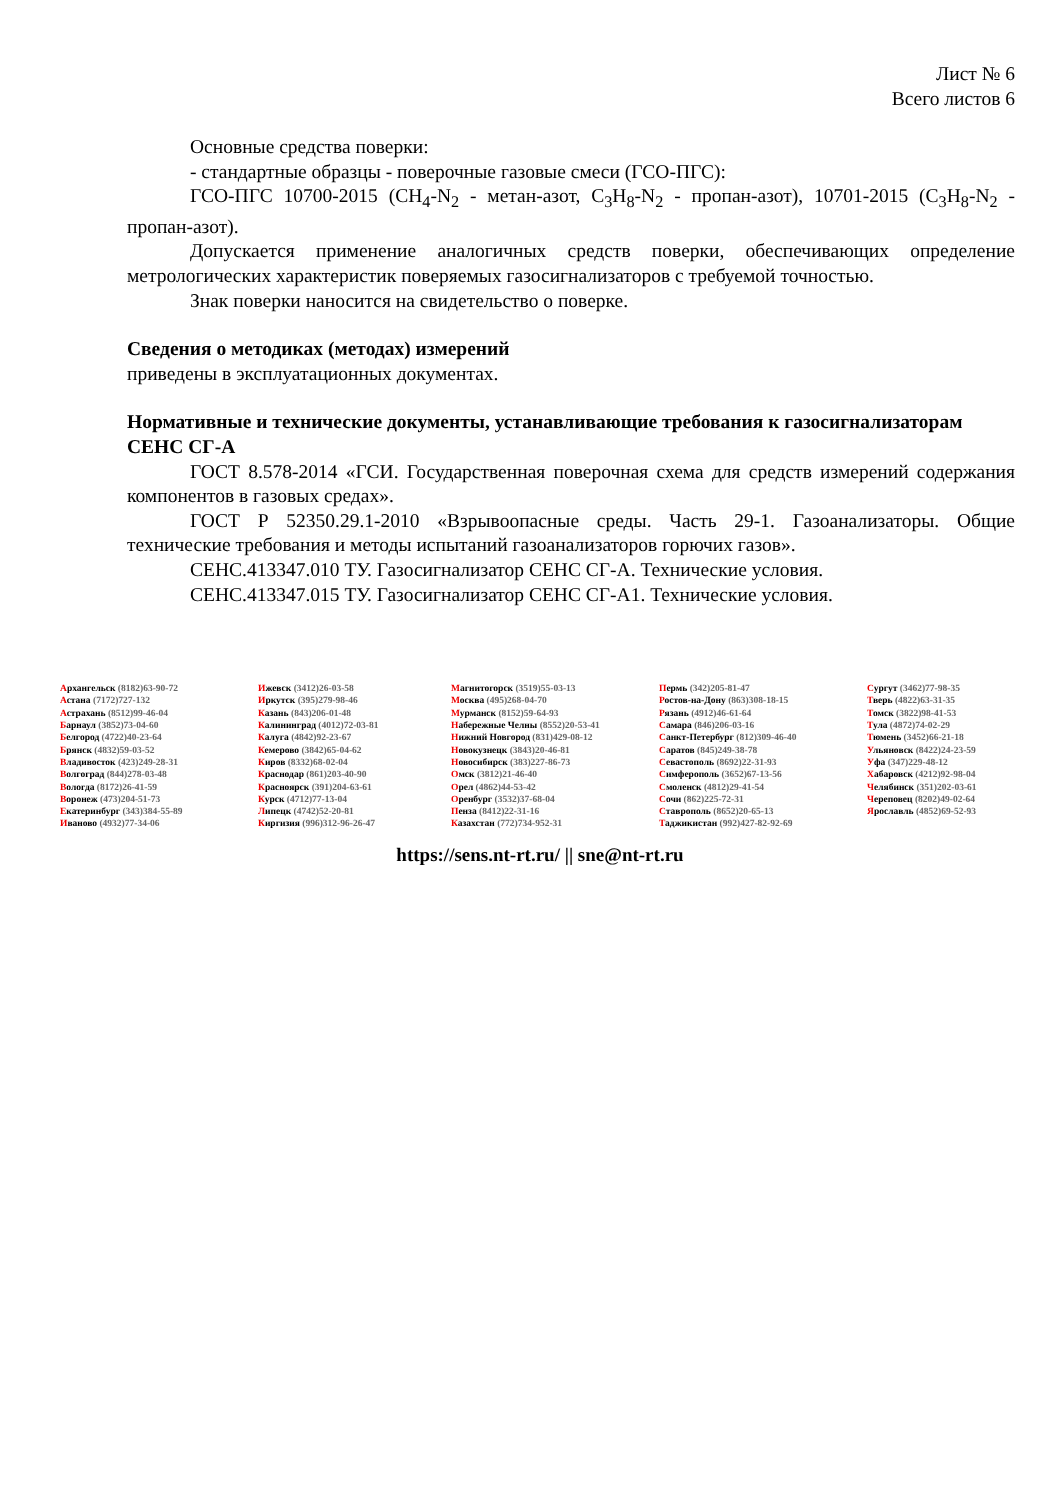Лист № 6
Всего листов 6
Основные средства поверки:
- стандартные образцы - поверочные газовые смеси (ГСО-ПГС):
ГСО-ПГС 10700-2015 (CH<sub>4</sub>-N<sub>2</sub> - метан-азот, C<sub>3</sub>H<sub>8</sub>-N<sub>2</sub> - пропан-азот), 10701-2015 (C<sub>3</sub>H<sub>8</sub>-N<sub>2</sub> - пропан-азот).
Допускается применение аналогичных средств поверки, обеспечивающих определение метрологических характеристик поверяемых газосигнализаторов с требуемой точностью.
Знак поверки наносится на свидетельство о поверке.
Сведения о методиках (методах) измерений
приведены в эксплуатационных документах.
Нормативные и технические документы, устанавливающие требования к газосигнализаторам СЕНС СГ-А
ГОСТ 8.578-2014 «ГСИ. Государственная поверочная схема для средств измерений содержания компонентов в газовых средах».
ГОСТ Р 52350.29.1-2010 «Взрывоопасные среды. Часть 29-1. Газоанализаторы. Общие технические требования и методы испытаний газоанализаторов горючих газов».
СЕНС.413347.010 ТУ. Газосигнализатор СЕНС СГ-А. Технические условия.
СЕНС.413347.015 ТУ. Газосигнализатор СЕНС СГ-А1. Технические условия.
Архангельск (8182)63-90-72
Астана (7172)727-132
Астрахань (8512)99-46-04
Барнаул (3852)73-04-60
Белгород (4722)40-23-64
Брянск (4832)59-03-52
Владивосток (423)249-28-31
Волгоград (844)278-03-48
Вологда (8172)26-41-59
Воронеж (473)204-51-73
Екатеринбург (343)384-55-89
Иваново (4932)77-34-06
Ижевск (3412)26-03-58
Иркутск (395)279-98-46
Казань (843)206-01-48
Калининград (4012)72-03-81
Калуга (4842)92-23-67
Кемерово (3842)65-04-62
Киров (8332)68-02-04
Краснодар (861)203-40-90
Красноярск (391)204-63-61
Курск (4712)77-13-04
Липецк (4742)52-20-81
Киргизия (996)312-96-26-47
Магнитогорск (3519)55-03-13
Москва (495)268-04-70
Мурманск (8152)59-64-93
Набережные Челны (8552)20-53-41
Нижний Новгород (831)429-08-12
Новокузнецк (3843)20-46-81
Новосибирск (383)227-86-73
Омск (3812)21-46-40
Орел (4862)44-53-42
Оренбург (3532)37-68-04
Пенза (8412)22-31-16
Казахстан (772)734-952-31
Пермь (342)205-81-47
Ростов-на-Дону (863)308-18-15
Рязань (4912)46-61-64
Самара (846)206-03-16
Санкт-Петербург (812)309-46-40
Саратов (845)249-38-78
Севастополь (8692)22-31-93
Симферополь (3652)67-13-56
Смоленск (4812)29-41-54
Сочи (862)225-72-31
Ставрополь (8652)20-65-13
Таджикистан (992)427-82-92-69
Сургут (3462)77-98-35
Тверь (4822)63-31-35
Томск (3822)98-41-53
Тула (4872)74-02-29
Тюмень (3452)66-21-18
Ульяновск (8422)24-23-59
Уфа (347)229-48-12
Хабаровск (4212)92-98-04
Челябинск (351)202-03-61
Череповец (8202)49-02-64
Ярославль (4852)69-52-93
https://sens.nt-rt.ru/ || sne@nt-rt.ru